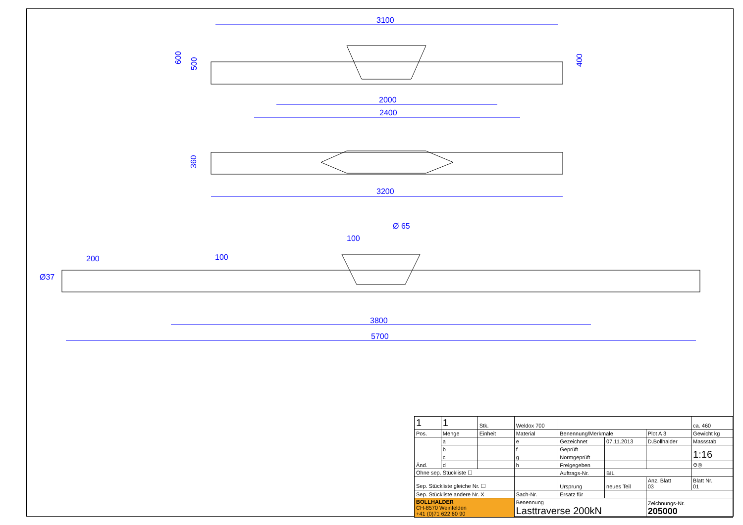3100
2000
2400
3200
3800
5700
200
100
100
Ø37
Ø 65
600
500
400
360
| 1 | 1 | Stk. | Weldox 700 | | | | | | ca. 460 |
| Pos. | Menge | Einheit | Material | | Benennung/Merkmale | | | Plot A 3 | Gewicht kg |
| Änd. | a | | | e | Gezeichnet | 07.11.2013 | D.Bollhalder | | Massstab |
| | b | | | f | Geprüft | | | | 1:16 |
| | c | | | g | Normgeprüft | | | | |
| | d | | | h | Freigegeben | | | | ⊖◎ |
| Ohne sep. Stückliste ☐ | | | | | Auftrags-Nr. | BIL | | | |
| Sep. Stückliste gleiche Nr. ☐ | | | | | Ursprung | neues Teil | | Anz. Blatt 03 | Blatt Nr. 01 |
| Sep. Stückliste andere Nr. X | | | Sach-Nr. | | Ersatz für | | | | |
| BOLLHALDER CH-8570 Weinfelden +41 (0)71 622 60 90 | | | Benennung Lasttraverse 200kN | | | | | Zeichnungs-Nr. 205000 | |